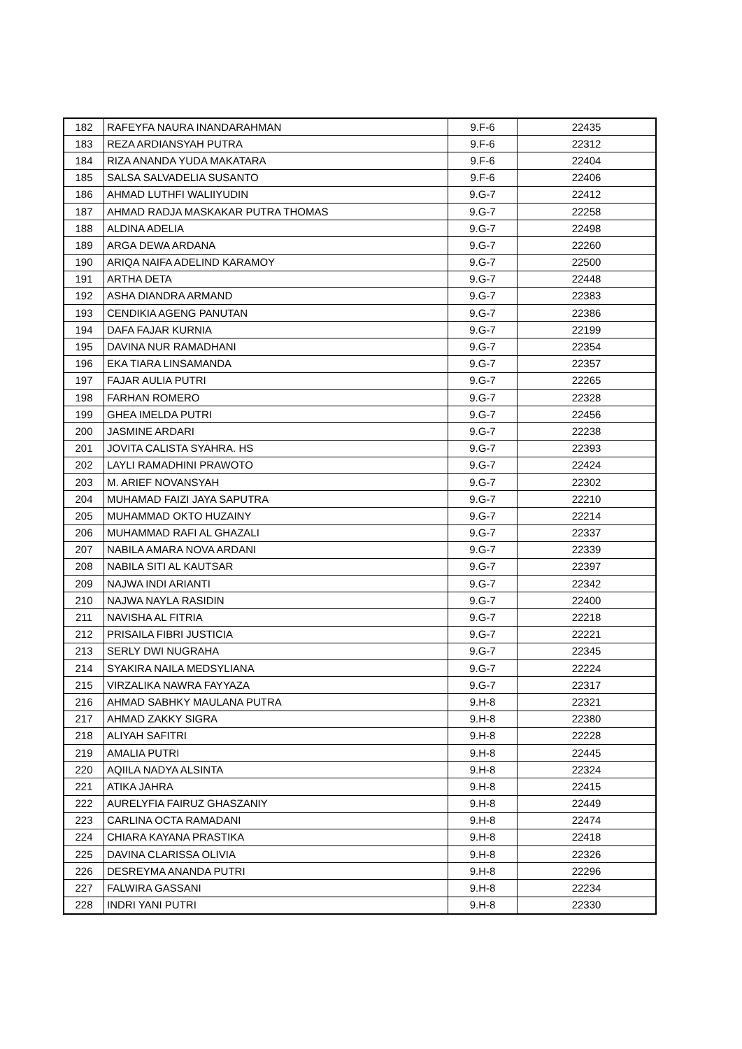| 182 | RAFEYFA NAURA INANDARAHMAN | 9.F-6 | 22435 |
| 183 | REZA ARDIANSYAH PUTRA | 9.F-6 | 22312 |
| 184 | RIZA ANANDA YUDA MAKATARA | 9.F-6 | 22404 |
| 185 | SALSA SALVADELIA SUSANTO | 9.F-6 | 22406 |
| 186 | AHMAD LUTHFI WALIIYUDIN | 9.G-7 | 22412 |
| 187 | AHMAD RADJA MASKAKAR PUTRA THOMAS | 9.G-7 | 22258 |
| 188 | ALDINA ADELIA | 9.G-7 | 22498 |
| 189 | ARGA DEWA ARDANA | 9.G-7 | 22260 |
| 190 | ARIQA NAIFA ADELIND KARAMOY | 9.G-7 | 22500 |
| 191 | ARTHA DETA | 9.G-7 | 22448 |
| 192 | ASHA DIANDRA ARMAND | 9.G-7 | 22383 |
| 193 | CENDIKIA AGENG PANUTAN | 9.G-7 | 22386 |
| 194 | DAFA FAJAR KURNIA | 9.G-7 | 22199 |
| 195 | DAVINA NUR RAMADHANI | 9.G-7 | 22354 |
| 196 | EKA TIARA LINSAMANDA | 9.G-7 | 22357 |
| 197 | FAJAR AULIA PUTRI | 9.G-7 | 22265 |
| 198 | FARHAN ROMERO | 9.G-7 | 22328 |
| 199 | GHEA IMELDA PUTRI | 9.G-7 | 22456 |
| 200 | JASMINE ARDARI | 9.G-7 | 22238 |
| 201 | JOVITA CALISTA SYAHRA. HS | 9.G-7 | 22393 |
| 202 | LAYLI RAMADHINI PRAWOTO | 9.G-7 | 22424 |
| 203 | M. ARIEF NOVANSYAH | 9.G-7 | 22302 |
| 204 | MUHAMAD FAIZI JAYA SAPUTRA | 9.G-7 | 22210 |
| 205 | MUHAMMAD OKTO HUZAINY | 9.G-7 | 22214 |
| 206 | MUHAMMAD RAFI AL GHAZALI | 9.G-7 | 22337 |
| 207 | NABILA AMARA NOVA ARDANI | 9.G-7 | 22339 |
| 208 | NABILA SITI AL KAUTSAR | 9.G-7 | 22397 |
| 209 | NAJWA INDI ARIANTI | 9.G-7 | 22342 |
| 210 | NAJWA NAYLA RASIDIN | 9.G-7 | 22400 |
| 211 | NAVISHA AL FITRIA | 9.G-7 | 22218 |
| 212 | PRISAILA FIBRI JUSTICIA | 9.G-7 | 22221 |
| 213 | SERLY DWI NUGRAHA | 9.G-7 | 22345 |
| 214 | SYAKIRA NAILA MEDSYLIANA | 9.G-7 | 22224 |
| 215 | VIRZALIKA NAWRA FAYYAZA | 9.G-7 | 22317 |
| 216 | AHMAD SABHKY MAULANA PUTRA | 9.H-8 | 22321 |
| 217 | AHMAD ZAKKY SIGRA | 9.H-8 | 22380 |
| 218 | ALIYAH SAFITRI | 9.H-8 | 22228 |
| 219 | AMALIA PUTRI | 9.H-8 | 22445 |
| 220 | AQIILA NADYA ALSINTA | 9.H-8 | 22324 |
| 221 | ATIKA JAHRA | 9.H-8 | 22415 |
| 222 | AURELYFIA FAIRUZ GHASZANIY | 9.H-8 | 22449 |
| 223 | CARLINA OCTA RAMADANI | 9.H-8 | 22474 |
| 224 | CHIARA KAYANA PRASTIKA | 9.H-8 | 22418 |
| 225 | DAVINA CLARISSA OLIVIA | 9.H-8 | 22326 |
| 226 | DESREYMA ANANDA PUTRI | 9.H-8 | 22296 |
| 227 | FALWIRA GASSANI | 9.H-8 | 22234 |
| 228 | INDRI YANI PUTRI | 9.H-8 | 22330 |